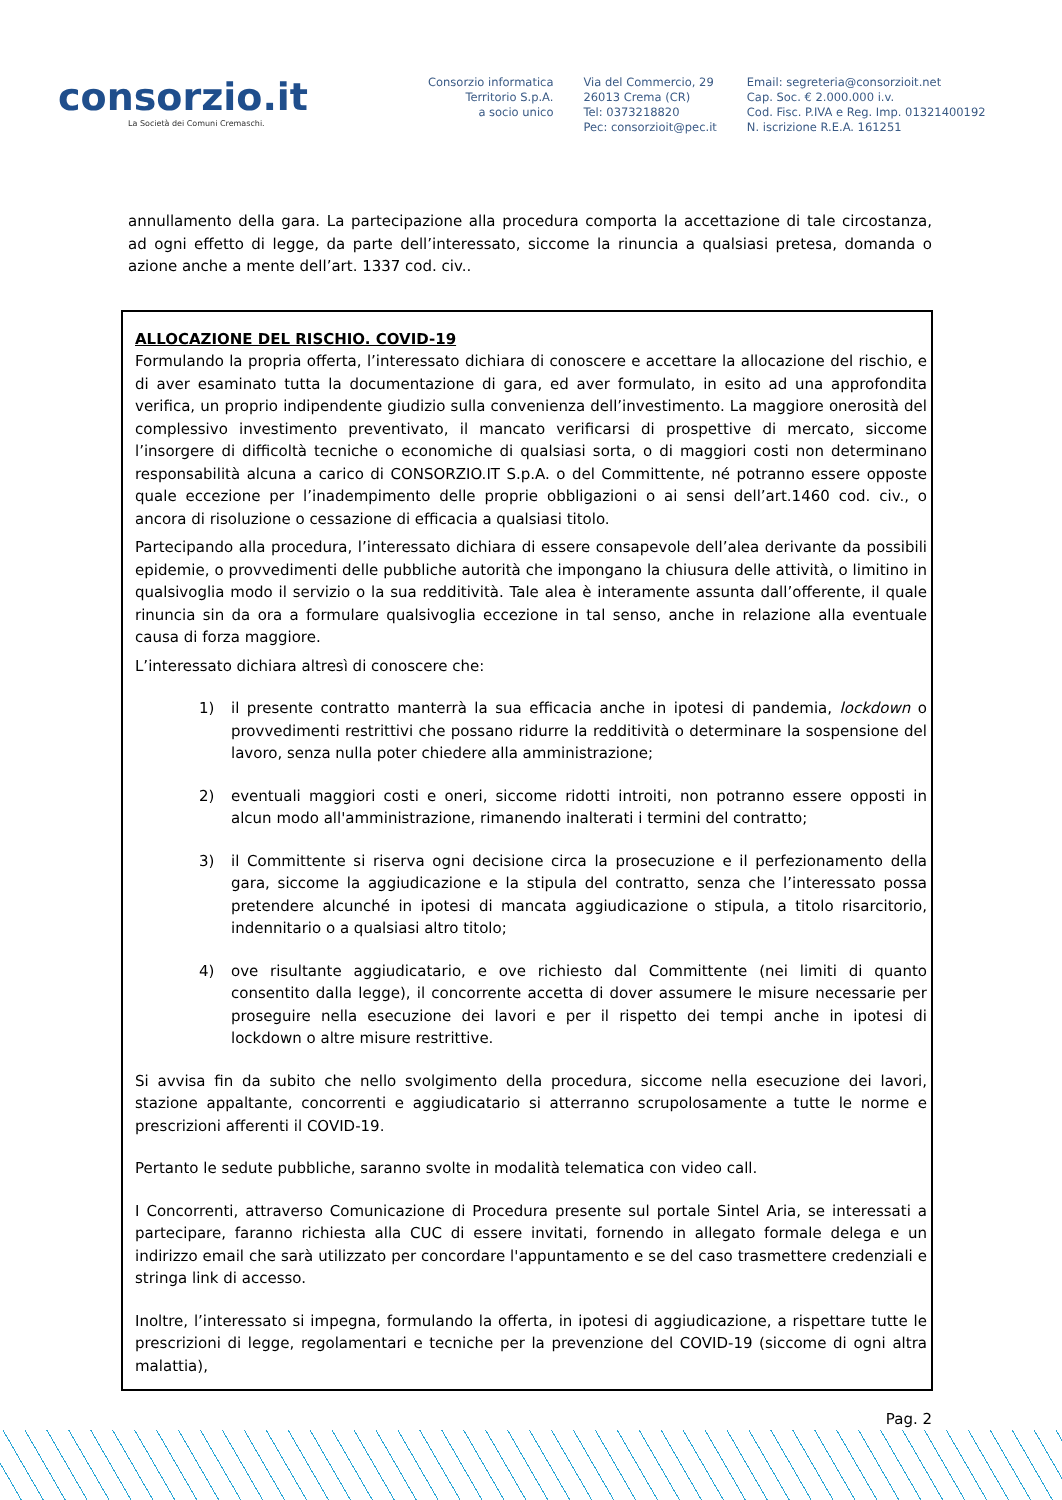consorzio.it
La Società dei Comuni Cremaschi.
Consorzio informatica
Territorio S.p.A.
a socio unico
Via del Commercio, 29
26013 Crema (CR)
Tel: 0373218820
Pec: consorzioit@pec.it
Email: segreteria@consorzioit.net
Cap. Soc. € 2.000.000 i.v.
Cod. Fisc. P.IVA e Reg. Imp. 01321400192
N. iscrizione R.E.A. 161251
annullamento della gara. La partecipazione alla procedura comporta la accettazione di tale circostanza, ad ogni effetto di legge, da parte dell’interessato, siccome la rinuncia a qualsiasi pretesa, domanda o azione anche a mente dell’art. 1337 cod. civ..
ALLOCAZIONE DEL RISCHIO. COVID-19
Formulando la propria offerta, l’interessato dichiara di conoscere e accettare la allocazione del rischio, e di aver esaminato tutta la documentazione di gara, ed aver formulato, in esito ad una approfondita verifica, un proprio indipendente giudizio sulla convenienza dell’investimento. La maggiore onerosità del complessivo investimento preventivato, il mancato verificarsi di prospettive di mercato, siccome l’insorgere di difficoltà tecniche o economiche di qualsiasi sorta, o di maggiori costi non determinano responsabilità alcuna a carico di CONSORZIO.IT S.p.A. o del Committente, né potranno essere opposte quale eccezione per l’inadempimento delle proprie obbligazioni o ai sensi dell’art.1460 cod. civ., o ancora di risoluzione o cessazione di efficacia a qualsiasi titolo.
Partecipando alla procedura, l’interessato dichiara di essere consapevole dell’alea derivante da possibili epidemie, o provvedimenti delle pubbliche autorità che impongano la chiusura delle attività, o limitino in qualsivoglia modo il servizio o la sua redditività. Tale alea è interamente assunta dall’offerente, il quale rinuncia sin da ora a formulare qualsivoglia eccezione in tal senso, anche in relazione alla eventuale causa di forza maggiore.
L’interessato dichiara altresì di conoscere che:
1) il presente contratto manterrà la sua efficacia anche in ipotesi di pandemia, lockdown o provvedimenti restrittivi che possano ridurre la redditività o determinare la sospensione del lavoro, senza nulla poter chiedere alla amministrazione;
2) eventuali maggiori costi e oneri, siccome ridotti introiti, non potranno essere opposti in alcun modo all'amministrazione, rimanendo inalterati i termini del contratto;
3) il Committente si riserva ogni decisione circa la prosecuzione e il perfezionamento della gara, siccome la aggiudicazione e la stipula del contratto, senza che l’interessato possa pretendere alcunché in ipotesi di mancata aggiudicazione o stipula, a titolo risarcitorio, indennitario o a qualsiasi altro titolo;
4) ove risultante aggiudicatario, e ove richiesto dal Committente (nei limiti di quanto consentito dalla legge), il concorrente accetta di dover assumere le misure necessarie per proseguire nella esecuzione dei lavori e per il rispetto dei tempi anche in ipotesi di lockdown o altre misure restrittive.
Si avvisa fin da subito che nello svolgimento della procedura, siccome nella esecuzione dei lavori, stazione appaltante, concorrenti e aggiudicatario si atterranno scrupolosamente a tutte le norme e prescrizioni afferenti il COVID-19.
Pertanto le sedute pubbliche, saranno svolte in modalità telematica con video call.
I Concorrenti, attraverso Comunicazione di Procedura presente sul portale Sintel Aria, se interessati a partecipare, faranno richiesta alla CUC di essere invitati, fornendo in allegato formale delega e un indirizzo email che sarà utilizzato per concordare l'appuntamento e se del caso trasmettere credenziali e stringa link di accesso.
Inoltre, l’interessato si impegna, formulando la offerta, in ipotesi di aggiudicazione, a rispettare tutte le prescrizioni di legge, regolamentari e tecniche per la prevenzione del COVID-19 (siccome di ogni altra malattia),
Pag. 2